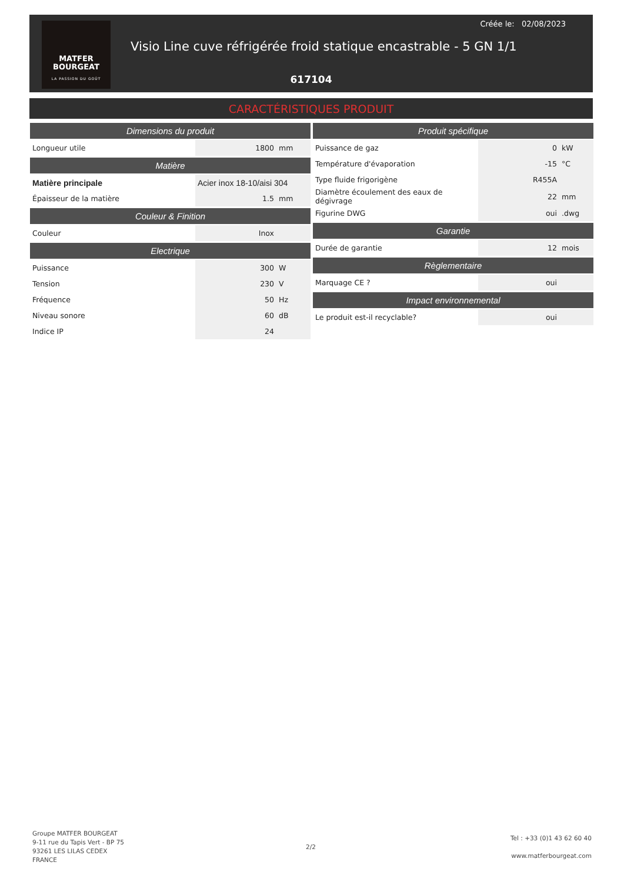MATFER
BOURGEAT
LA PASSION DU GOÛT
Créée le: 02/08/2023
Visio Line cuve réfrigérée froid statique encastrable - 5 GN 1/1
617104
CARACTÉRISTIQUES PRODUIT
| Dimensions du produit | | |
| --- | --- | --- |
| Longueur utile | 1800 | mm |
| Matière | | |
| Matière principale | Acier inox 18-10/aisi 304 | |
| Épaisseur de la matière | 1.5 | mm |
| Couleur & Finition | | |
| Couleur | Inox | |
| Electrique | | |
| Puissance | 300 | W |
| Tension | 230 | V |
| Fréquence | 50 | Hz |
| Niveau sonore | 60 | dB |
| Indice IP | 24 | |
| Produit spécifique | | |
| --- | --- | --- |
| Puissance de gaz | 0 | kW |
| Température d'évaporation | -15 | °C |
| Type fluide frigorigène | R455A | |
| Diamètre écoulement des eaux de dégivrage | 22 | mm |
| Figurine DWG | oui | .dwg |
| Garantie | | |
| Durée de garantie | 12 | mois |
| Règlementaire | | |
| Marquage CE ? | oui | |
| Impact environnemental | | |
| Le produit est-il recyclable? | oui | |
Groupe MATFER BOURGEAT
9-11 rue du Tapis Vert - BP 75
93261 LES LILAS CEDEX
FRANCE
2/2
Tel : +33 (0)1 43 62 60 40
www.matferbourgeat.com